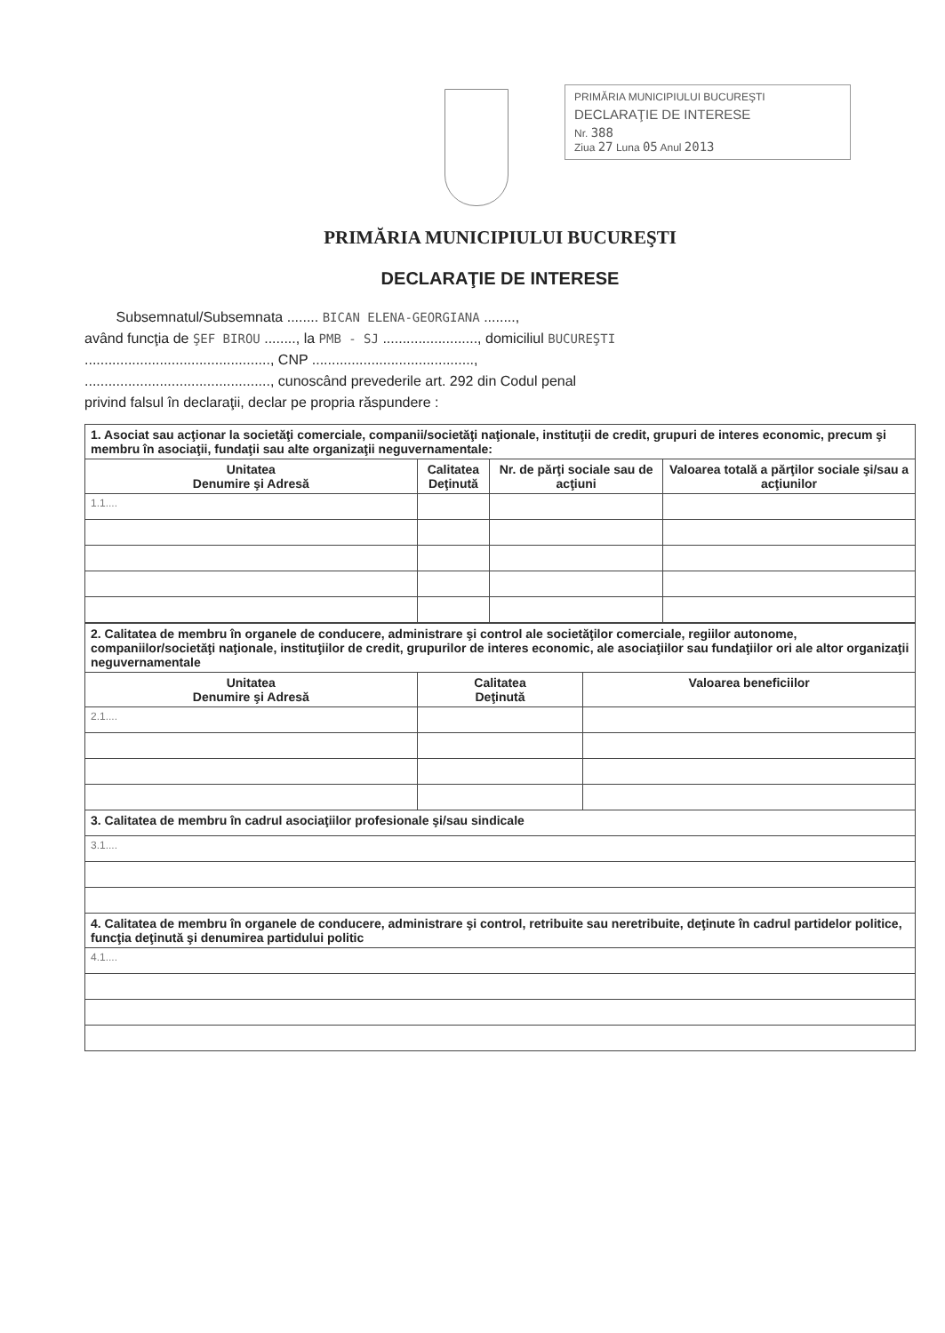PRIMĂRIA MUNICIPIULUI BUCUREŞTI
DECLARAŢIE DE INTERESE
Nr. 388
Ziua 27 Luna 05 Anul 2013
PRIMĂRIA MUNICIPIULUI BUCUREŞTI
DECLARAŢIE DE INTERESE
Subsemnatul/Subsemnata ........ BICAN ELENA-GEORGIANA ........,
având funcţia de ŞEF BIROU ........, la PMB - SJ ........................, domiciliul BUCUREŞTI
..............................................., CNP .........................................,
..............................................., cunoscând prevederile art. 292 din Codul penal
privind falsul în declaraţii, declar pe propria răspundere :
| 1. Asociat sau acţionar la societăţi comerciale, companii/societăţi naţionale, instituţii de credit, grupuri de interes economic, precum şi membru în asociaţii, fundaţii sau alte organizaţii neguvernamentale: | | | |
| Unitatea Denumire şi Adresă | Calitatea Deţinută | Nr. de părţi sociale sau de acţiuni | Valoarea totală a părţilor sociale şi/sau a acţiunilor |
| 1.1.... | | | |
| 2. Calitatea de membru în organele de conducere, administrare şi control ale societăţilor comerciale, regiilor autonome, companiilor/societăţi naţionale, instituţiilor de credit, grupurilor de interes economic, ale asociaţiilor sau fundaţiilor ori ale altor organizaţii neguvernamentale | | |
| Unitatea Denumire şi Adresă | Calitatea Deţinută | Valoarea beneficiilor |
| 2.1.... | | |
| 3. Calitatea de membru în cadrul asociaţiilor profesionale şi/sau sindicale | | |
| 3.1.... | | |
| 4. Calitatea de membru în organele de conducere, administrare şi control, retribuite sau neretribuite, deţinute în cadrul partidelor politice, funcţia deţinută şi denumirea partidului politic | | |
| 4.1.... | | |